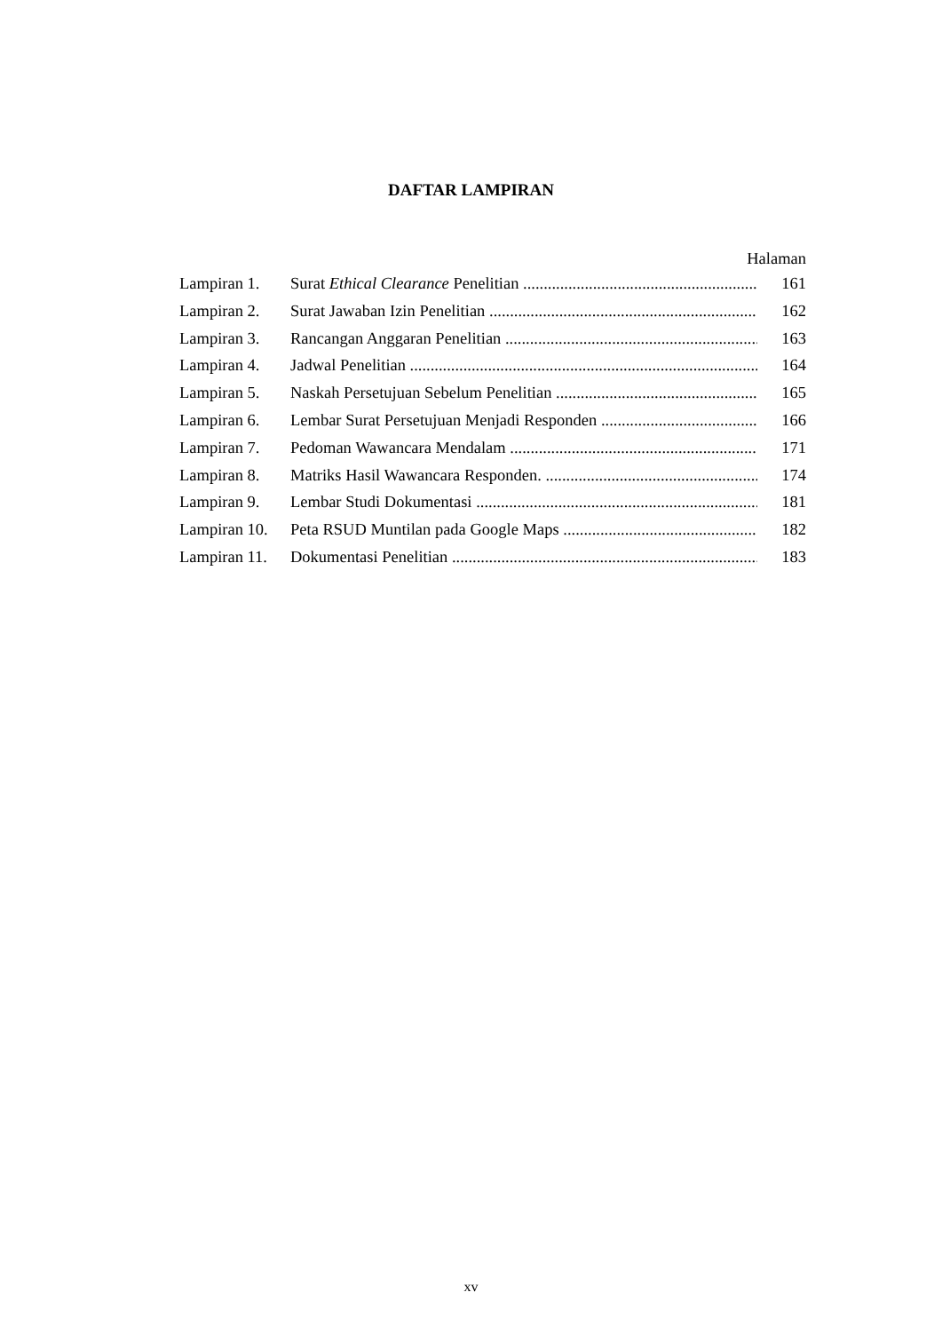DAFTAR LAMPIRAN
Halaman
Lampiran 1. Surat Ethical Clearance Penelitian 161
Lampiran 2. Surat Jawaban Izin Penelitian 162
Lampiran 3. Rancangan Anggaran Penelitian 163
Lampiran 4. Jadwal Penelitian 164
Lampiran 5. Naskah Persetujuan Sebelum Penelitian 165
Lampiran 6. Lembar Surat Persetujuan Menjadi Responden 166
Lampiran 7. Pedoman Wawancara Mendalam 171
Lampiran 8. Matriks Hasil Wawancara Responden. 174
Lampiran 9. Lembar Studi Dokumentasi 181
Lampiran 10. Peta RSUD Muntilan pada Google Maps 182
Lampiran 11. Dokumentasi Penelitian 183
xv